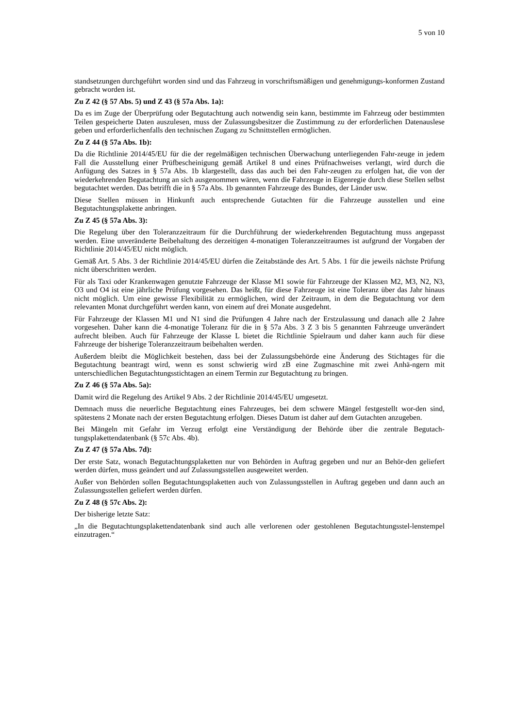5 von 10
standsetzungen durchgeführt worden sind und das Fahrzeug in vorschriftsmäßigen und genehmigungs-konformen Zustand gebracht worden ist.
Zu Z 42 (§ 57 Abs. 5) und Z 43 (§ 57a Abs. 1a):
Da es im Zuge der Überprüfung oder Begutachtung auch notwendig sein kann, bestimmte im Fahrzeug oder bestimmten Teilen gespeicherte Daten auszulesen, muss der Zulassungsbesitzer die Zustimmung zu der erforderlichen Datenauslese geben und erforderlichenfalls den technischen Zugang zu Schnittstellen ermöglichen.
Zu Z 44 (§ 57a Abs. 1b):
Da die Richtlinie 2014/45/EU für die der regelmäßigen technischen Überwachung unterliegenden Fahr-zeuge in jedem Fall die Ausstellung einer Prüfbescheinigung gemäß Artikel 8 und eines Prüfnachweises verlangt, wird durch die Anfügung des Satzes in § 57a Abs. 1b klargestellt, dass das auch bei den Fahr-zeugen zu erfolgen hat, die von der wiederkehrenden Begutachtung an sich ausgenommen wären, wenn die Fahrzeuge in Eigenregie durch diese Stellen selbst begutachtet werden. Das betrifft die in § 57a Abs. 1b genannten Fahrzeuge des Bundes, der Länder usw.
Diese Stellen müssen in Hinkunft auch entsprechende Gutachten für die Fahrzeuge ausstellen und eine Begutachtungsplakette anbringen.
Zu Z 45 (§ 57a Abs. 3):
Die Regelung über den Toleranzzeitraum für die Durchführung der wiederkehrenden Begutachtung muss angepasst werden. Eine unveränderte Beibehaltung des derzeitigen 4-monatigen Toleranzzeitraumes ist aufgrund der Vorgaben der Richtlinie 2014/45/EU nicht möglich.
Gemäß Art. 5 Abs. 3 der Richtlinie 2014/45/EU dürfen die Zeitabstände des Art. 5 Abs. 1 für die jeweils nächste Prüfung nicht überschritten werden.
Für als Taxi oder Krankenwagen genutzte Fahrzeuge der Klasse M1 sowie für Fahrzeuge der Klassen M2, M3, N2, N3, O3 und O4 ist eine jährliche Prüfung vorgesehen. Das heißt, für diese Fahrzeuge ist eine Toleranz über das Jahr hinaus nicht möglich. Um eine gewisse Flexibilität zu ermöglichen, wird der Zeitraum, in dem die Begutachtung vor dem relevanten Monat durchgeführt werden kann, von einem auf drei Monate ausgedehnt.
Für Fahrzeuge der Klassen M1 und N1 sind die Prüfungen 4 Jahre nach der Erstzulassung und danach alle 2 Jahre vorgesehen. Daher kann die 4-monatige Toleranz für die in § 57a Abs. 3 Z 3 bis 5 genannten Fahrzeuge unverändert aufrecht bleiben. Auch für Fahrzeuge der Klasse L bietet die Richtlinie Spielraum und daher kann auch für diese Fahrzeuge der bisherige Toleranzzeitraum beibehalten werden.
Außerdem bleibt die Möglichkeit bestehen, dass bei der Zulassungsbehörde eine Änderung des Stichtages für die Begutachtung beantragt wird, wenn es sonst schwierig wird zB eine Zugmaschine mit zwei Anhä-ngern mit unterschiedlichen Begutachtungsstichtagen an einem Termin zur Begutachtung zu bringen.
Zu Z 46 (§ 57a Abs. 5a):
Damit wird die Regelung des Artikel 9 Abs. 2 der Richtlinie 2014/45/EU umgesetzt.
Demnach muss die neuerliche Begutachtung eines Fahrzeuges, bei dem schwere Mängel festgestellt wor-den sind, spätestens 2 Monate nach der ersten Begutachtung erfolgen. Dieses Datum ist daher auf dem Gutachten anzugeben.
Bei Mängeln mit Gefahr im Verzug erfolgt eine Verständigung der Behörde über die zentrale Begutach-tungsplakettendatenbank (§ 57c Abs. 4b).
Zu Z 47 (§ 57a Abs. 7d):
Der erste Satz, wonach Begutachtungsplaketten nur von Behörden in Auftrag gegeben und nur an Behör-den geliefert werden dürfen, muss geändert und auf Zulassungsstellen ausgeweitet werden.
Außer von Behörden sollen Begutachtungsplaketten auch von Zulassungsstellen in Auftrag gegeben und dann auch an Zulassungsstellen geliefert werden dürfen.
Zu Z 48 (§ 57c Abs. 2):
Der bisherige letzte Satz:
„In die Begutachtungsplakettendatenbank sind auch alle verlorenen oder gestohlenen Begutachtungsstel-lenstempel einzutragen.“